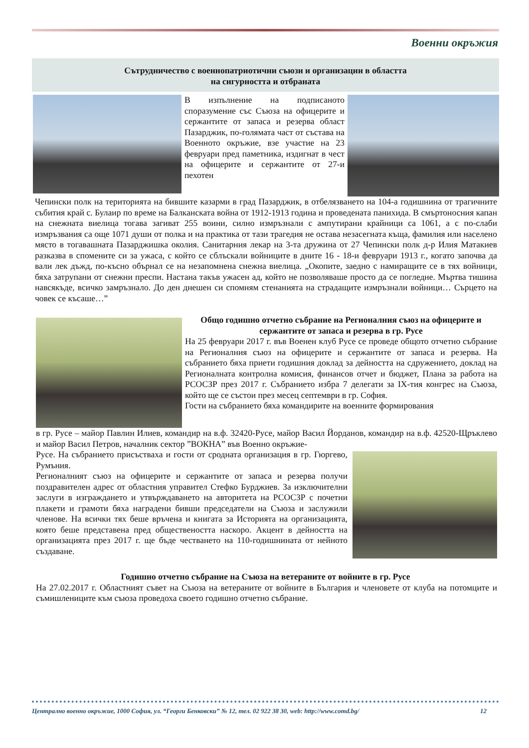Военни окръжия
Сътрудничество с военнопатриотични съюзи и организации в областта
на сигурността и отбраната
В изпълнение на подписаното споразумение със Съюза на офицерите и сержантите от запаса и резерва област Пазарджик, по-голямата част от състава на Военното окръжие, взе участие на 23 февруари пред паметника, издигнат в чест на офицерите и сержантите от 27-и пехотен
Чепински полк на територията на бившите казарми в град Пазарджик, в отбелязването на 104-а годишнина от трагичните събития край с. Булаир по време на Балканската война от 1912-1913 година и проведената панихида. В смъртоносния капан на снежната виелица тогава загиват 255 воини, силно измръзнали с ампутирани крайници са 1061, а с по-слаби измръзвания са още 1071 души от полка и на практика от тази трагедия не остава незасегната къща, фамилия или населено място в тогавашната Пазарджишка околия. Санитарния лекар на 3-та дружина от 27 Чепински полк д-р Илия Матакиев разказва в спомените си за ужаса, с който се сблъскали войниците в дните 16 - 18-и февруари 1913 г., когато започва да вали лек дъжд, по-късно обърнал се на незапомнена снежна виелица. „Окопите, заедно с намиращите се в тях войници, бяха затрупани от снежни преспи. Настана такъв ужасен ад, който не позволяваше просто да се погледне. Мъртва тишина навсякъде, всичко замръзнало. До ден днешен си спомням стенанията на страдащите измръзнали войници… Сърцето на човек се късаше…”
Общо годишно отчетно събрание на Регионалния съюз на офицерите и сержантите от запаса и резерва в гр. Русе
На 25 февруари 2017 г. във Военен клуб Русе се проведе общото отчетно събрание на Регионалния съюз на офицерите и сержантите от запаса и резерва. На събранието бяха приети годишния доклад за дейността на сдружението, доклад на Регионалната контролна комисия, финансов отчет и бюджет, Плана за работа на РСОСЗР през 2017 г. Събранието избра 7 делегати за IX-тия конгрес на Съюза, който ще се състои през месец септември в гр. София.
Гости на събранието бяха командирите на военните формирования
в гр. Русе – майор Павлин Илиев, командир на в.ф. 32420-Русе, майор Васил Йорданов, командир на в.ф. 42520-Щръклево и майор Васил Петров, началник сектор ”ВОКНА” във Военно окръжие-
Русе. На събранието присъстваха и гости от сродната организация в гр. Гюргево, Румъния.
Регионалният съюз на офицерите и сержантите от запаса и резерва получи поздравителен адрес от областния управител Стефко Бурджиев. За изключителни заслуги в изграждането и утвърждаването на авторитета на РСОСЗР с почетни плакети и грамоти бяха наградени бивши председатели на Съюза и заслужили членове. На всички тях беше връчена и книгата за Историята на организацията, която беше представена пред обществеността наскоро. Акцент в дейността на организацията през 2017 г. ще бъде честването на 110-годишнината от нейното създаване.
Годишно отчетно събрание на Съюза на ветераните от войните в гр. Русе
На 27.02.2017 г. Областният съвет на Съюза на ветераните от войните в България и членовете от клуба на потомците и съмишлениците към съюза проведоха своето годишно отчетно събрание.
Централно военно окръжие, 1000 София, ул. “Георги Бенковски” № 12, тел. 02 922 38 30, web: http://www.comd.bg/ 12